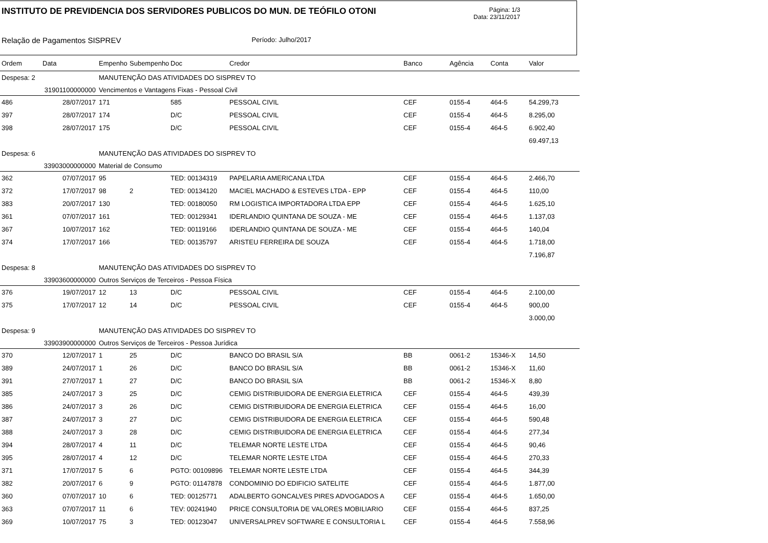INSTITUTO DE PREVIDENCIA DOS SERVIDORES PUBLICOS DO MUN. DE TEÓFILO OTONI
Página: 1/3
Data: 23/11/2017
Relação de Pagamentos SISPREV Período: Julho/2017
| Ordem | Data | Empenho | Subempenho | Doc | Credor | Banco | Agência | Conta | Valor |
| --- | --- | --- | --- | --- | --- | --- | --- | --- | --- |
| Despesa: 2 | | MANUTENÇÃO DAS ATIVIDADES DO SISPREV TO | | | | | | | |
| | 31901100000000 | Vencimentos e Vantagens Fixas - Pessoal Civil | | | | | | | |
| 486 | 28/07/2017 | 171 | | 585 | PESSOAL CIVIL | CEF | 0155-4 | 464-5 | 54.299,73 |
| 397 | 28/07/2017 | 174 | | D/C | PESSOAL CIVIL | CEF | 0155-4 | 464-5 | 8.295,00 |
| 398 | 28/07/2017 | 175 | | D/C | PESSOAL CIVIL | CEF | 0155-4 | 464-5 | 6.902,40 |
| | | | | | | | | | 69.497,13 |
| Despesa: 6 | | MANUTENÇÃO DAS ATIVIDADES DO SISPREV TO | | | | | | | |
| | 33903000000000 | Material de Consumo | | | | | | | |
| 362 | 07/07/2017 | 95 | | TED: 00134319 | PAPELARIA AMERICANA LTDA | CEF | 0155-4 | 464-5 | 2.466,70 |
| 372 | 17/07/2017 | 98 | 2 | TED: 00134120 | MACIEL MACHADO & ESTEVES LTDA - EPP | CEF | 0155-4 | 464-5 | 110,00 |
| 383 | 20/07/2017 | 130 | | TED: 00180050 | RM LOGISTICA IMPORTADORA LTDA EPP | CEF | 0155-4 | 464-5 | 1.625,10 |
| 361 | 07/07/2017 | 161 | | TED: 00129341 | IDERLANDIO QUINTANA DE SOUZA - ME | CEF | 0155-4 | 464-5 | 1.137,03 |
| 367 | 10/07/2017 | 162 | | TED: 00119166 | IDERLANDIO QUINTANA DE SOUZA - ME | CEF | 0155-4 | 464-5 | 140,04 |
| 374 | 17/07/2017 | 166 | | TED: 00135797 | ARISTEU FERREIRA DE SOUZA | CEF | 0155-4 | 464-5 | 1.718,00 |
| | | | | | | | | | 7.196,87 |
| Despesa: 8 | | MANUTENÇÃO DAS ATIVIDADES DO SISPREV TO | | | | | | | |
| | 33903600000000 | Outros Serviços de Terceiros - Pessoa Física | | | | | | | |
| 376 | 19/07/2017 | 12 | 13 | D/C | PESSOAL CIVIL | CEF | 0155-4 | 464-5 | 2.100,00 |
| 375 | 17/07/2017 | 12 | 14 | D/C | PESSOAL CIVIL | CEF | 0155-4 | 464-5 | 900,00 |
| | | | | | | | | | 3.000,00 |
| Despesa: 9 | | MANUTENÇÃO DAS ATIVIDADES DO SISPREV TO | | | | | | | |
| | 33903900000000 | Outros Serviços de Terceiros - Pessoa Jurídica | | | | | | | |
| 370 | 12/07/2017 | 1 | 25 | D/C | BANCO DO BRASIL S/A | BB | 0061-2 | 15346-X | 14,50 |
| 389 | 24/07/2017 | 1 | 26 | D/C | BANCO DO BRASIL S/A | BB | 0061-2 | 15346-X | 11,60 |
| 391 | 27/07/2017 | 1 | 27 | D/C | BANCO DO BRASIL S/A | BB | 0061-2 | 15346-X | 8,80 |
| 385 | 24/07/2017 | 3 | 25 | D/C | CEMIG DISTRIBUIDORA DE ENERGIA ELETRICA | CEF | 0155-4 | 464-5 | 439,39 |
| 386 | 24/07/2017 | 3 | 26 | D/C | CEMIG DISTRIBUIDORA DE ENERGIA ELETRICA | CEF | 0155-4 | 464-5 | 16,00 |
| 387 | 24/07/2017 | 3 | 27 | D/C | CEMIG DISTRIBUIDORA DE ENERGIA ELETRICA | CEF | 0155-4 | 464-5 | 590,48 |
| 388 | 24/07/2017 | 3 | 28 | D/C | CEMIG DISTRIBUIDORA DE ENERGIA ELETRICA | CEF | 0155-4 | 464-5 | 277,34 |
| 394 | 28/07/2017 | 4 | 11 | D/C | TELEMAR NORTE LESTE LTDA | CEF | 0155-4 | 464-5 | 90,46 |
| 395 | 28/07/2017 | 4 | 12 | D/C | TELEMAR NORTE LESTE LTDA | CEF | 0155-4 | 464-5 | 270,33 |
| 371 | 17/07/2017 | 5 | 6 | PGTO: 00109896 | TELEMAR NORTE LESTE LTDA | CEF | 0155-4 | 464-5 | 344,39 |
| 382 | 20/07/2017 | 6 | 9 | PGTO: 01147878 | CONDOMINIO DO EDIFICIO SATELITE | CEF | 0155-4 | 464-5 | 1.877,00 |
| 360 | 07/07/2017 | 10 | 6 | TED: 00125771 | ADALBERTO GONCALVES PIRES ADVOGADOS A | CEF | 0155-4 | 464-5 | 1.650,00 |
| 363 | 07/07/2017 | 11 | 6 | TEV: 00241940 | PRICE CONSULTORIA DE VALORES MOBILIARIO | CEF | 0155-4 | 464-5 | 837,25 |
| 369 | 10/07/2017 | 75 | 3 | TED: 00123047 | UNIVERSALPREV SOFTWARE E CONSULTORIA L | CEF | 0155-4 | 464-5 | 7.558,96 |